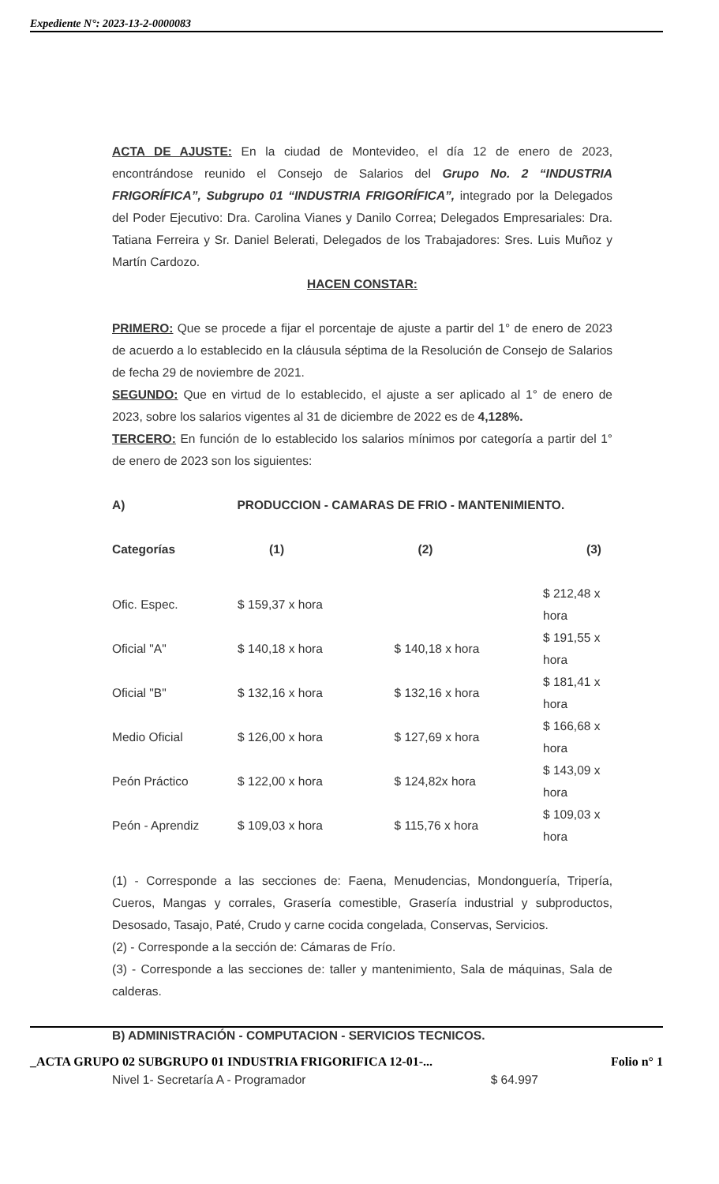Expediente N°: 2023-13-2-0000083
ACTA DE AJUSTE: En la ciudad de Montevideo, el día 12 de enero de 2023, encontrándose reunido el Consejo de Salarios del Grupo No. 2 “INDUSTRIA FRIGORÍFICA”, Subgrupo 01 “INDUSTRIA FRIGORÍFICA”, integrado por la Delegados del Poder Ejecutivo: Dra. Carolina Vianes y Danilo Correa; Delegados Empresariales: Dra. Tatiana Ferreira y Sr. Daniel Belerati, Delegados de los Trabajadores: Sres. Luis Muñoz y Martín Cardozo.
HACEN CONSTAR:
PRIMERO: Que se procede a fijar el porcentaje de ajuste a partir del 1° de enero de 2023 de acuerdo a lo establecido en la cláusula séptima de la Resolución de Consejo de Salarios de fecha 29 de noviembre de 2021.
SEGUNDO: Que en virtud de lo establecido, el ajuste a ser aplicado al 1° de enero de 2023, sobre los salarios vigentes al 31 de diciembre de 2022 es de 4,128%.
TERCERO: En función de lo establecido los salarios mínimos por categoría a partir del 1° de enero de 2023 son los siguientes:
A) PRODUCCION - CAMARAS DE FRIO - MANTENIMIENTO.
| Categorías | (1) | (2) | (3) |
| --- | --- | --- | --- |
| Ofic. Espec. | $ 159,37 x hora | | $ 212,48 x hora |
| Oficial "A" | $ 140,18 x hora | $ 140,18 x hora | $ 191,55 x hora |
| Oficial "B" | $ 132,16 x hora | $ 132,16 x hora | $ 181,41 x hora |
| Medio Oficial | $ 126,00 x hora | $ 127,69 x hora | $ 166,68 x hora |
| Peón Práctico | $ 122,00 x hora | $ 124,82x hora | $ 143,09 x hora |
| Peón - Aprendiz | $ 109,03 x hora | $ 115,76 x hora | $ 109,03 x hora |
(1) - Corresponde a las secciones de: Faena, Menudencias, Mondonguería, Tripería, Cueros, Mangas y corrales, Grasería comestible, Grasería industrial y subproductos, Desosado, Tasajo, Paté, Crudo y carne cocida congelada, Conservas, Servicios.
(2) - Corresponde a la sección de: Cámaras de Frío.
(3) - Corresponde a las secciones de: taller y mantenimiento, Sala de máquinas, Sala de calderas.
B) ADMINISTRACIÓN - COMPUTACION - SERVICIOS TECNICOS.
Nivel 1- Secretaría A - Programador $ 64.997
_ACTA GRUPO 02 SUBGRUPO 01 INDUSTRIA FRIGORIFICA 12-01-... Folio n° 1